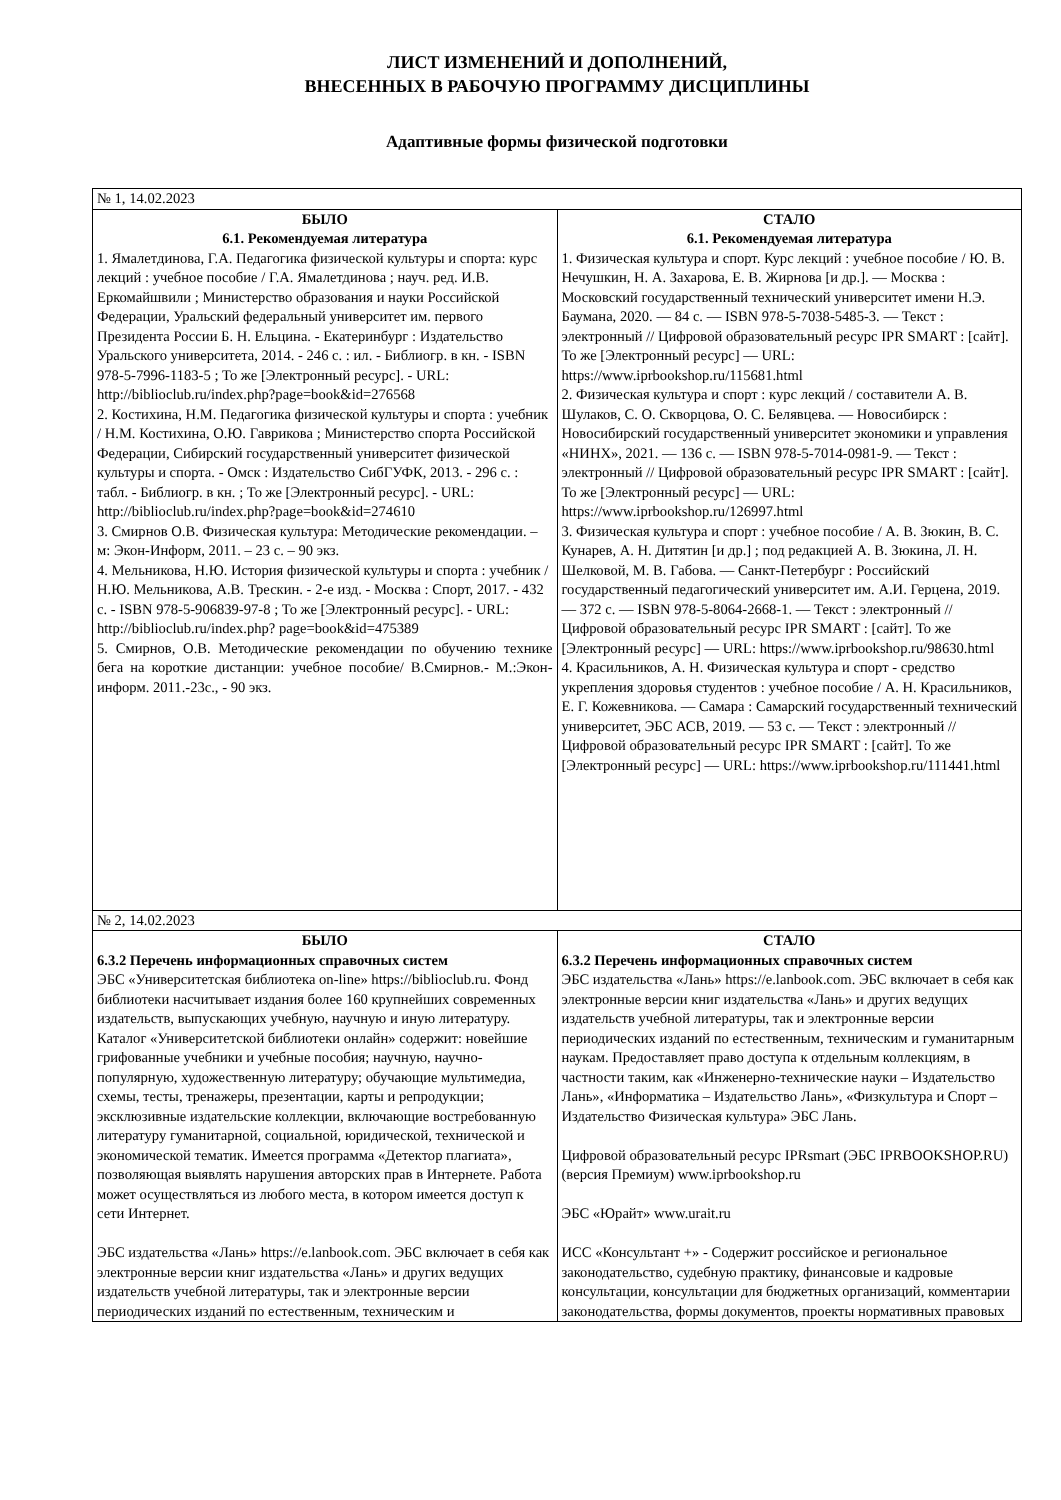ЛИСТ ИЗМЕНЕНИЙ И ДОПОЛНЕНИЙ,
ВНЕСЕННЫХ В РАБОЧУЮ ПРОГРАММУ ДИСЦИПЛИНЫ
Адаптивные формы физической подготовки
| № 1, 14.02.2023 | |
| БЫЛО 6.1. Рекомендуемая литература 1. Ямалетдинова, Г.А. Педагогика физической культуры и спорта: курс лекций : учебное пособие / Г.А. Ямалетдинова ; науч. ред. И.В. Еркомайшвили ; Министерство образования и науки Российской Федерации, Уральский федеральный университет им. первого Президента России Б. Н. Ельцина. - Екатеринбург : Издательство Уральского университета, 2014. - 246 с. : ил. - Библиогр. в кн. - ISBN 978-5-7996-1183-5 ; То же [Электронный ресурс]. - URL: http://biblioclub.ru/index.php?page=book&id=276568 2. Костихина, Н.М. Педагогика физической культуры и спорта : учебник / Н.М. Костихина, О.Ю. Гаврикова ; Министерство спорта Российской Федерации, Сибирский государственный университет физической культуры и спорта. - Омск : Издательство СибГУФК, 2013. - 296 с. : табл. - Библиогр. в кн. ; То же [Электронный ресурс]. - URL: http://biblioclub.ru/index.php?page=book&id=274610 3. Смирнов О.В. Физическая культура: Методические рекомендации. – м: Экон-Информ, 2011. – 23 с. – 90 экз. 4. Мельникова, Н.Ю. История физической культуры и спорта : учебник / Н.Ю. Мельникова, А.В. Трескин. - 2-е изд. - Москва : Спорт, 2017. - 432 с. - ISBN 978-5-906839-97-8 ; То же [Электронный ресурс]. - URL: http://biblioclub.ru/index.php? page=book&id=475389 5. Смирнов, О.В. Методические рекомендации по обучению технике бега на короткие дистанции: учебное пособие/ В.Смирнов.- М.:Экон-информ. 2011.-23с., - 90 экз. | СТАЛО 6.1. Рекомендуемая литература 1. Физическая культура и спорт. Курс лекций : учебное пособие / Ю. В. Нечушкин, Н. А. Захарова, Е. В. Жирнова [и др.]. — Москва : Московский государственный технический университет имени Н.Э. Баумана, 2020. — 84 c. — ISBN 978-5-7038-5485-3. — Текст : электронный // Цифровой образовательный ресурс IPR SMART : [сайт]. То же [Электронный ресурс] — URL: https://www.iprbookshop.ru/115681.html 2. Физическая культура и спорт : курс лекций / составители А. В. Шулаков, С. О. Скворцова, О. С. Белявцева. — Новосибирск : Новосибирский государственный университет экономики и управления «НИНХ», 2021. — 136 c. — ISBN 978-5-7014-0981-9. — Текст : электронный // Цифровой образовательный ресурс IPR SMART : [сайт]. То же [Электронный ресурс] — URL: https://www.iprbookshop.ru/126997.html 3. Физическая культура и спорт : учебное пособие / А. В. Зюкин, В. С. Кунарев, А. Н. Дитятин [и др.] ; под редакцией А. В. Зюкина, Л. Н. Шелковой, М. В. Габова. — Санкт-Петербург : Российский государственный педагогический университет им. А.И. Герцена, 2019. — 372 c. — ISBN 978-5-8064-2668-1. — Текст : электронный // Цифровой образовательный ресурс IPR SMART : [сайт]. То же [Электронный ресурс] — URL: https://www.iprbookshop.ru/98630.html 4. Красильников, А. Н. Физическая культура и спорт - средство укрепления здоровья студентов : учебное пособие / А. Н. Красильников, Е. Г. Кожевникова. — Самара : Самарский государственный технический университет, ЭБС АСВ, 2019. — 53 c. — Текст : электронный // Цифровой образовательный ресурс IPR SMART : [сайт]. То же [Электронный ресурс] — URL: https://www.iprbookshop.ru/111441.html |
| № 2, 14.02.2023 | |
| БЫЛО 6.3.2 Перечень информационных справочных систем ЭБС «Университетская библиотека on-line» https://biblioclub.ru. Фонд библиотеки насчитывает издания более 160 крупнейших современных издательств, выпускающих учебную, научную и иную литературу. Каталог «Университетской библиотеки онлайн» содержит: новейшие грифованные учебники и учебные пособия; научную, научно-популярную, художественную литературу; обучающие мультимедиа, схемы, тесты, тренажеры, презентации, карты и репродукции; эксклюзивные издательские коллекции, включающие востребованную литературу гуманитарной, социальной, юридической, технической и экономической тематик. Имеется программа «Детектор плагиата», позволяющая выявлять нарушения авторских прав в Интернете. Работа может осуществляться из любого места, в котором имеется доступ к сети Интернет. ЭБС издательства «Лань» https://e.lanbook.com. ЭБС включает в себя как электронные версии книг издательства «Лань» и других ведущих издательств учебной литературы, так и электронные версии периодических изданий по естественным, техническим и | СТАЛО 6.3.2 Перечень информационных справочных систем ЭБС издательства «Лань» https://e.lanbook.com. ЭБС включает в себя как электронные версии книг издательства «Лань» и других ведущих издательств учебной литературы, так и электронные версии периодических изданий по естественным, техническим и гуманитарным наукам. Предоставляет право доступа к отдельным коллекциям, в частности таким, как «Инженерно-технические науки – Издательство Лань», «Информатика – Издательство Лань», «Физкультура и Спорт – Издательство Физическая культура» ЭБС Лань. Цифровой образовательный ресурс IPRsmart (ЭБС IPRBOOKSHOP.RU) (версия Премиум) www.iprbookshop.ru ЭБС «Юрайт» www.urait.ru ИСС «Консультант +» - Содержит российское и региональное законодательство, судебную практику, финансовые и кадровые консультации, консультации для бюджетных организаций, комментарии законодательства, формы документов, проекты нормативных правовых |